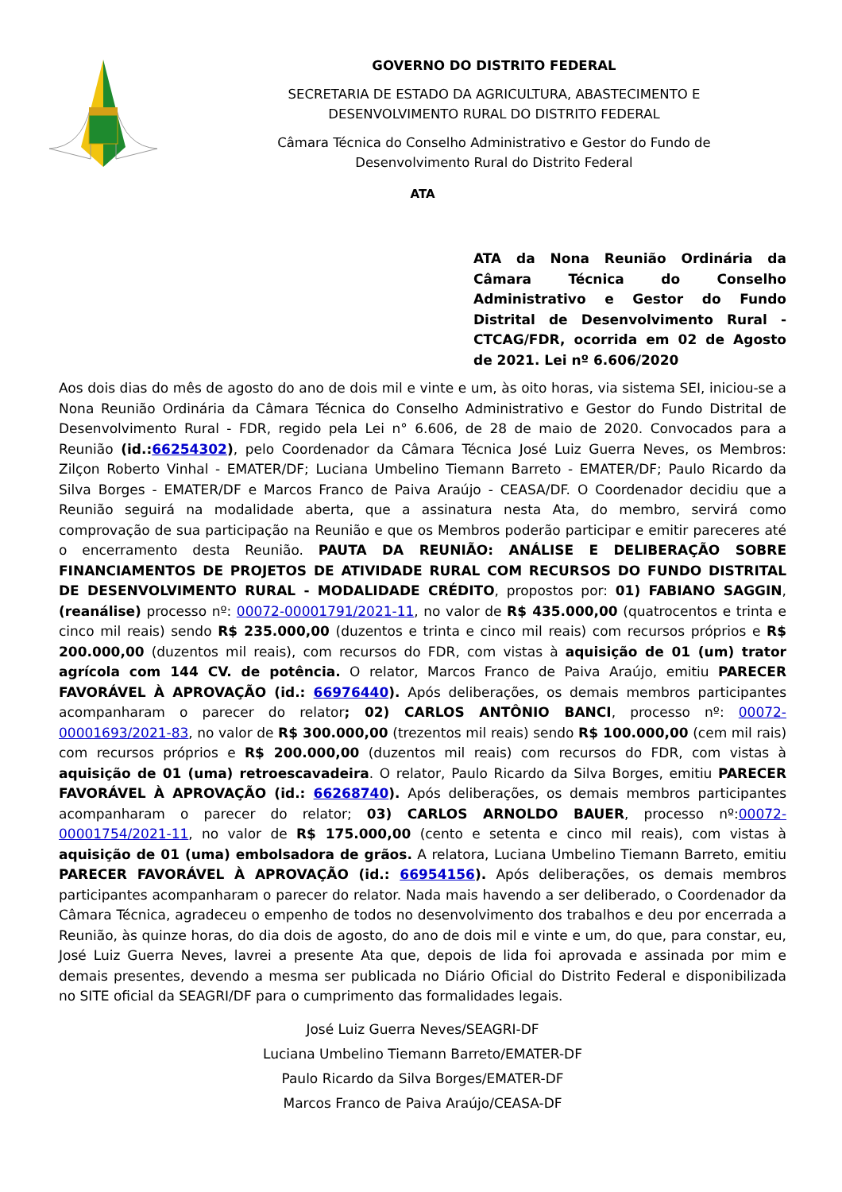GOVERNO DO DISTRITO FEDERAL
SECRETARIA DE ESTADO DA AGRICULTURA, ABASTECIMENTO E
DESENVOLVIMENTO RURAL DO DISTRITO FEDERAL
Câmara Técnica do Conselho Administrativo e Gestor do Fundo de
Desenvolvimento Rural do Distrito Federal
ATA
ATA da Nona Reunião Ordinária da Câmara Técnica do Conselho Administrativo e Gestor do Fundo Distrital de Desenvolvimento Rural - CTCAG/FDR, ocorrida em 02 de Agosto de 2021. Lei nº 6.606/2020
Aos dois dias do mês de agosto do ano de dois mil e vinte e um, às oito horas, via sistema SEI, iniciou-se a Nona Reunião Ordinária da Câmara Técnica do Conselho Administrativo e Gestor do Fundo Distrital de Desenvolvimento Rural - FDR, regido pela Lei n° 6.606, de 28 de maio de 2020. Convocados para a Reunião (id.:66254302), pelo Coordenador da Câmara Técnica José Luiz Guerra Neves, os Membros: Zilçon Roberto Vinhal - EMATER/DF; Luciana Umbelino Tiemann Barreto - EMATER/DF; Paulo Ricardo da Silva Borges - EMATER/DF e Marcos Franco de Paiva Araújo - CEASA/DF. O Coordenador decidiu que a Reunião seguirá na modalidade aberta, que a assinatura nesta Ata, do membro, servirá como comprovação de sua participação na Reunião e que os Membros poderão participar e emitir pareceres até o encerramento desta Reunião. PAUTA DA REUNIÃO: ANÁLISE E DELIBERAÇÃO SOBRE FINANCIAMENTOS DE PROJETOS DE ATIVIDADE RURAL COM RECURSOS DO FUNDO DISTRITAL DE DESENVOLVIMENTO RURAL - MODALIDADE CRÉDITO, propostos por: 01) FABIANO SAGGIN, (reanálise) processo nº: 00072-00001791/2021-11, no valor de R$ 435.000,00 (quatrocentos e trinta e cinco mil reais) sendo R$ 235.000,00 (duzentos e trinta e cinco mil reais) com recursos próprios e R$ 200.000,00 (duzentos mil reais), com recursos do FDR, com vistas à aquisição de 01 (um) trator agrícola com 144 CV. de potência. O relator, Marcos Franco de Paiva Araújo, emitiu PARECER FAVORÁVEL À APROVAÇÃO (id.: 66976440). Após deliberações, os demais membros participantes acompanharam o parecer do relator; 02) CARLOS ANTÔNIO BANCI, processo nº: 00072-00001693/2021-83, no valor de R$ 300.000,00 (trezentos mil reais) sendo R$ 100.000,00 (cem mil rais) com recursos próprios e R$ 200.000,00 (duzentos mil reais) com recursos do FDR, com vistas à aquisição de 01 (uma) retroescavadeira. O relator, Paulo Ricardo da Silva Borges, emitiu PARECER FAVORÁVEL À APROVAÇÃO (id.: 66268740). Após deliberações, os demais membros participantes acompanharam o parecer do relator; 03) CARLOS ARNOLDO BAUER, processo nº:00072-00001754/2021-11, no valor de R$ 175.000,00 (cento e setenta e cinco mil reais), com vistas à aquisição de 01 (uma) embolsadora de grãos. A relatora, Luciana Umbelino Tiemann Barreto, emitiu PARECER FAVORÁVEL À APROVAÇÃO (id.: 66954156). Após deliberações, os demais membros participantes acompanharam o parecer do relator. Nada mais havendo a ser deliberado, o Coordenador da Câmara Técnica, agradeceu o empenho de todos no desenvolvimento dos trabalhos e deu por encerrada a Reunião, às quinze horas, do dia dois de agosto, do ano de dois mil e vinte e um, do que, para constar, eu, José Luiz Guerra Neves, lavrei a presente Ata que, depois de lida foi aprovada e assinada por mim e demais presentes, devendo a mesma ser publicada no Diário Oficial do Distrito Federal e disponibilizada no SITE oficial da SEAGRI/DF para o cumprimento das formalidades legais.
José Luiz Guerra Neves/SEAGRI-DF
Luciana Umbelino Tiemann Barreto/EMATER-DF
Paulo Ricardo da Silva Borges/EMATER-DF
Marcos Franco de Paiva Araújo/CEASA-DF